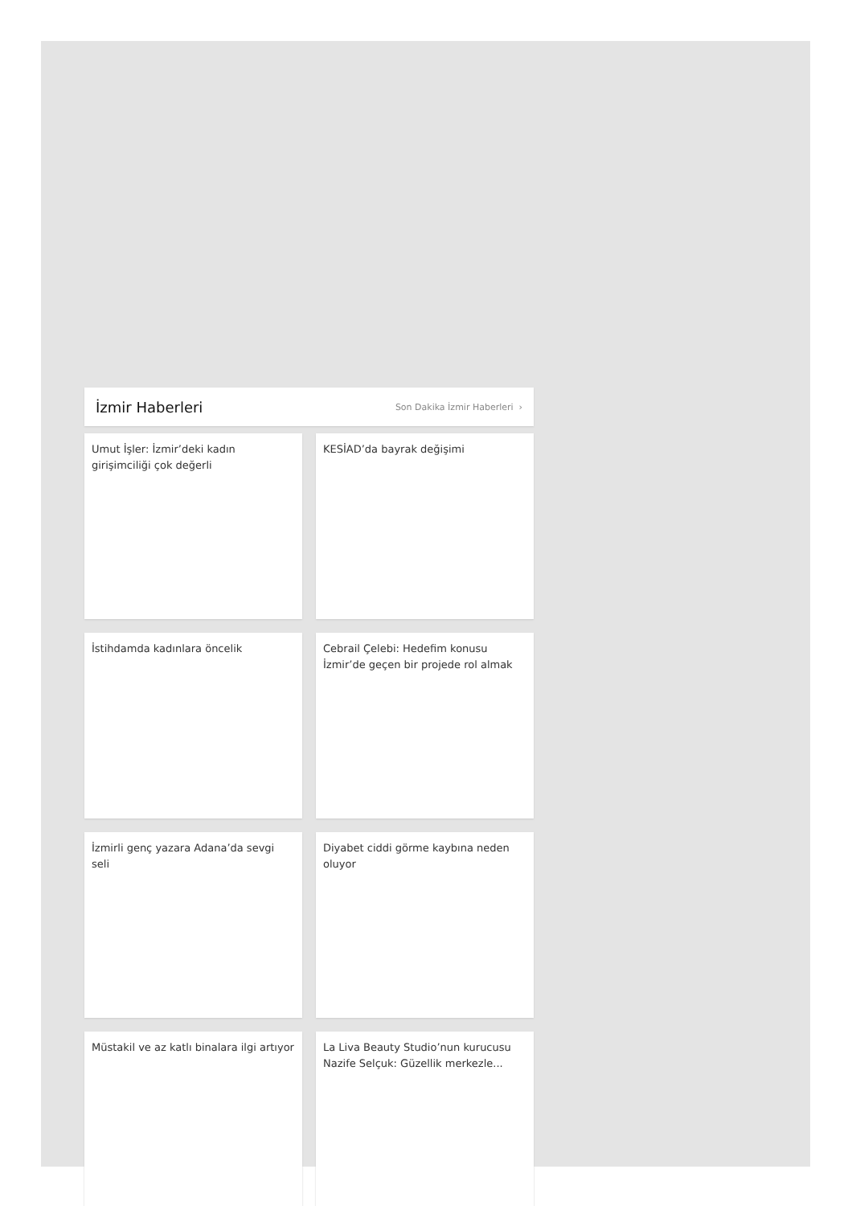İzmir Haberleri
Son Dakika İzmir Haberleri ›
Umut İşler: İzmir’deki kadın girişimciliği çok değerli
KESİAD’da bayrak değişimi
İstihdamda kadınlara öncelik
Cebrail Çelebi: Hedefim konusu İzmir’de geçen bir projede rol almak
İzmirli genç yazara Adana’da sevgi seli
Diyabet ciddi görme kaybına neden oluyor
Müstakil ve az katlı binalara ilgi artıyor
La Liva Beauty Studio’nun kurucusu Nazife Selçuk: Güzellik merkezle...